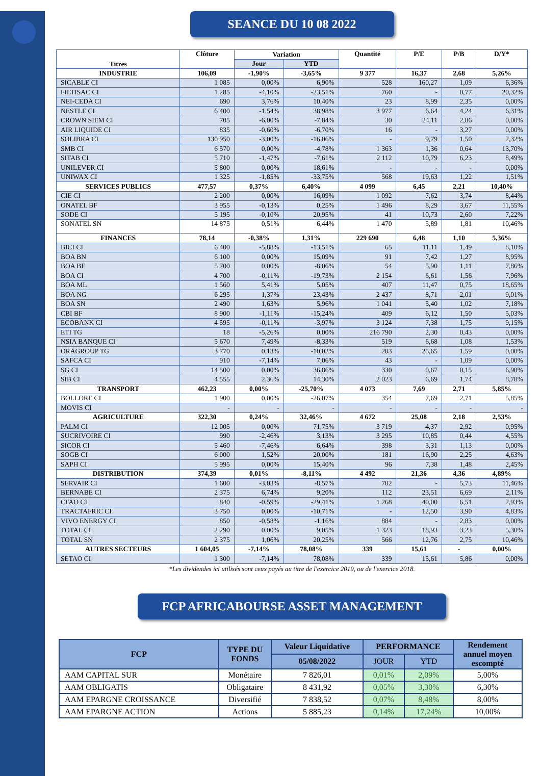SEANCE DU 10 08 2022
| Titres | Clôture | Variation | | Quantité | P/E | P/B | D/Y* |
| --- | --- | --- | --- | --- | --- | --- | --- |
| | | Jour | YTD | | | | |
| INDUSTRIE | 106,09 | -1,90% | -3,65% | 9 377 | 16,37 | 2,68 | 5,26% |
| SICABLE CI | 1 085 | 0,00% | 6,90% | 528 | 160,27 | 1,09 | 6,36% |
| FILTISAC CI | 1 285 | -4,10% | -23,51% | 760 | - | 0,77 | 20,32% |
| NEI-CEDA CI | 690 | 3,76% | 10,40% | 23 | 8,99 | 2,35 | 0,00% |
| NESTLE CI | 6 400 | -1,54% | 38,98% | 3 977 | 6,64 | 4,24 | 6,31% |
| CROWN SIEM CI | 705 | -6,00% | -7,84% | 30 | 24,11 | 2,86 | 0,00% |
| AIR LIQUIDE CI | 835 | -0,60% | -6,70% | 16 | - | 3,27 | 0,00% |
| SOLIBRA CI | 130 950 | -3,00% | -16,06% | - | 9,79 | 1,50 | 2,32% |
| SMB CI | 6 570 | 0,00% | -4,78% | 1 363 | 1,36 | 0,64 | 13,70% |
| SITAB CI | 5 710 | -1,47% | -7,61% | 2 112 | 10,79 | 6,23 | 8,49% |
| UNILEVER CI | 5 800 | 0,00% | 18,61% | - | - | - | 0,00% |
| UNIWAX CI | 1 325 | -1,85% | -33,75% | 568 | 19,63 | 1,22 | 1,51% |
| SERVICES PUBLICS | 477,57 | 0,37% | 6,40% | 4 099 | 6,45 | 2,21 | 10,40% |
| CIE CI | 2 200 | 0,00% | 16,09% | 1 092 | 7,62 | 3,74 | 8,44% |
| ONATEL BF | 3 955 | -0,13% | 0,25% | 1 496 | 8,29 | 3,67 | 11,55% |
| SODE CI | 5 195 | -0,10% | 20,95% | 41 | 10,73 | 2,60 | 7,22% |
| SONATEL SN | 14 875 | 0,51% | 6,44% | 1 470 | 5,89 | 1,81 | 10,46% |
| FINANCES | 78,14 | -0,38% | 1,31% | 229 690 | 6,48 | 1,10 | 5,36% |
| BICI CI | 6 400 | -5,88% | -13,51% | 65 | 11,11 | 1,49 | 8,10% |
| BOA BN | 6 100 | 0,00% | 15,09% | 91 | 7,42 | 1,27 | 8,95% |
| BOA BF | 5 700 | 0,00% | -8,06% | 54 | 5,90 | 1,11 | 7,86% |
| BOA CI | 4 700 | -0,11% | -19,73% | 2 154 | 6,61 | 1,56 | 7,96% |
| BOA ML | 1 560 | 5,41% | 5,05% | 407 | 11,47 | 0,75 | 18,65% |
| BOA NG | 6 295 | 1,37% | 23,43% | 2 437 | 8,71 | 2,01 | 9,01% |
| BOA SN | 2 490 | 1,63% | 5,96% | 1 041 | 5,40 | 1,02 | 7,18% |
| CBI BF | 8 900 | -1,11% | -15,24% | 409 | 6,12 | 1,50 | 5,03% |
| ECOBANK CI | 4 595 | -0,11% | -3,97% | 3 124 | 7,38 | 1,75 | 9,15% |
| ETI TG | 18 | -5,26% | 0,00% | 216 790 | 2,30 | 0,43 | 0,00% |
| NSIA BANQUE CI | 5 670 | 7,49% | -8,33% | 519 | 6,68 | 1,08 | 1,53% |
| ORAGROUP TG | 3 770 | 0,13% | -10,02% | 203 | 25,65 | 1,59 | 0,00% |
| SAFCA CI | 910 | -7,14% | 7,06% | 43 | - | 1,09 | 0,00% |
| SG CI | 14 500 | 0,00% | 36,86% | 330 | 0,67 | 0,15 | 6,90% |
| SIB CI | 4 555 | 2,36% | 14,30% | 2 023 | 6,69 | 1,74 | 8,78% |
| TRANSPORT | 462,23 | 0,00% | -25,70% | 4 073 | 7,69 | 2,71 | 5,85% |
| BOLLORE CI | 1 900 | 0,00% | -26,07% | 354 | 7,69 | 2,71 | 5,85% |
| MOVIS CI | - | - | - | - | - | - | - |
| AGRICULTURE | 322,30 | 0,24% | 32,46% | 4 672 | 25,08 | 2,18 | 2,53% |
| PALM CI | 12 005 | 0,00% | 71,75% | 3 719 | 4,37 | 2,92 | 0,95% |
| SUCRIVOIRE CI | 990 | -2,46% | 3,13% | 3 295 | 10,85 | 0,44 | 4,55% |
| SICOR CI | 5 460 | -7,46% | 6,64% | 398 | 3,31 | 1,13 | 0,00% |
| SOGB CI | 6 000 | 1,52% | 20,00% | 181 | 16,90 | 2,25 | 4,63% |
| SAPH CI | 5 995 | 0,00% | 15,40% | 96 | 7,38 | 1,48 | 2,45% |
| DISTRIBUTION | 374,39 | 0,01% | -8,11% | 4 492 | 21,36 | 4,36 | 4,89% |
| SERVAIR CI | 1 600 | -3,03% | -8,57% | 702 | - | 5,73 | 11,46% |
| BERNABE CI | 2 375 | 6,74% | 9,20% | 112 | 23,51 | 6,69 | 2,11% |
| CFAO CI | 840 | -0,59% | -29,41% | 1 268 | 40,00 | 6,51 | 2,93% |
| TRACTAFRIC CI | 3 750 | 0,00% | -10,71% | - | 12,50 | 3,90 | 4,83% |
| VIVO ENERGY CI | 850 | -0,58% | -1,16% | 884 | - | 2,83 | 0,00% |
| TOTAL CI | 2 290 | 0,00% | 9,05% | 1 323 | 18,93 | 3,23 | 5,30% |
| TOTAL SN | 2 375 | 1,06% | 20,25% | 566 | 12,76 | 2,75 | 10,46% |
| AUTRES SECTEURS | 1 604,05 | -7,14% | 78,08% | 339 | 15,61 | - | 0,00% |
| SETAO CI | 1 300 | -7,14% | 78,08% | 339 | 15,61 | 5,86 | 0,00% |
*Les dividendes ici utilisés sont ceux payés au titre de l'exercice 2019, ou de l'exercice 2018.
FCP AFRICABOURSE ASSET MANAGEMENT
| FCP | TYPE DU FONDS | Valeur Liquidative | PERFORMANCE | | Rendement annuel moyen escompté |
| --- | --- | --- | --- | --- | --- |
| | | 05/08/2022 | JOUR | YTD | |
| AAM CAPITAL SUR | Monétaire | 7 826,01 | 0,01% | 2,09% | 5,00% |
| AAM OBLIGATIS | Obligataire | 8 431,92 | 0,05% | 3,30% | 6,30% |
| AAM EPARGNE CROISSANCE | Diversifié | 7 838,52 | 0,07% | 8,48% | 8,00% |
| AAM EPARGNE ACTION | Actions | 5 885,23 | 0,14% | 17,24% | 10,00% |